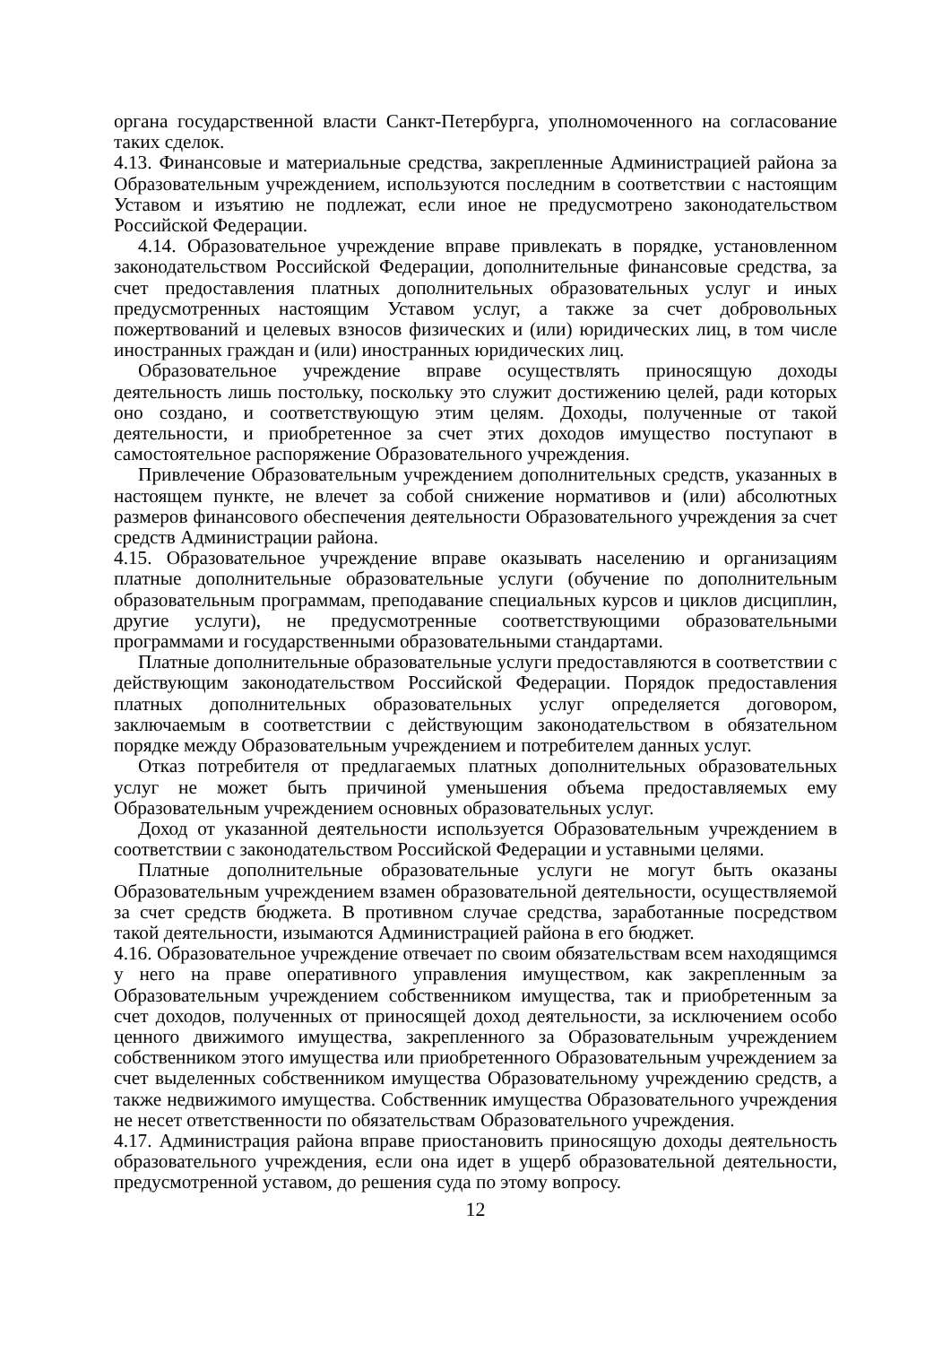органа государственной власти Санкт-Петербурга, уполномоченного на согласование таких сделок.
4.13. Финансовые и материальные средства, закрепленные Администрацией района за Образовательным учреждением, используются последним в соответствии с настоящим Уставом и изъятию не подлежат, если иное не предусмотрено законодательством Российской Федерации.
4.14. Образовательное учреждение вправе привлекать в порядке, установленном законодательством Российской Федерации, дополнительные финансовые средства, за счет предоставления платных дополнительных образовательных услуг и иных предусмотренных настоящим Уставом услуг, а также за счет добровольных пожертвований и целевых взносов физических и (или) юридических лиц, в том числе иностранных граждан и (или) иностранных юридических лиц.
Образовательное учреждение вправе осуществлять приносящую доходы деятельность лишь постольку, поскольку это служит достижению целей, ради которых оно создано, и соответствующую этим целям. Доходы, полученные от такой деятельности, и приобретенное за счет этих доходов имущество поступают в самостоятельное распоряжение Образовательного учреждения.
Привлечение Образовательным учреждением дополнительных средств, указанных в настоящем пункте, не влечет за собой снижение нормативов и (или) абсолютных размеров финансового обеспечения деятельности Образовательного учреждения за счет средств Администрации района.
4.15. Образовательное учреждение вправе оказывать населению и организациям платные дополнительные образовательные услуги (обучение по дополнительным образовательным программам, преподавание специальных курсов и циклов дисциплин, другие услуги), не предусмотренные соответствующими образовательными программами и государственными образовательными стандартами.
Платные дополнительные образовательные услуги предоставляются в соответствии с действующим законодательством Российской Федерации. Порядок предоставления платных дополнительных образовательных услуг определяется договором, заключаемым в соответствии с действующим законодательством в обязательном порядке между Образовательным учреждением и потребителем данных услуг.
Отказ потребителя от предлагаемых платных дополнительных образовательных услуг не может быть причиной уменьшения объема предоставляемых ему Образовательным учреждением основных образовательных услуг.
Доход от указанной деятельности используется Образовательным учреждением в соответствии с законодательством Российской Федерации и уставными целями.
Платные дополнительные образовательные услуги не могут быть оказаны Образовательным учреждением взамен образовательной деятельности, осуществляемой за счет средств бюджета. В противном случае средства, заработанные посредством такой деятельности, изымаются Администрацией района в его бюджет.
4.16. Образовательное учреждение отвечает по своим обязательствам всем находящимся у него на праве оперативного управления имуществом, как закрепленным за Образовательным учреждением собственником имущества, так и приобретенным за счет доходов, полученных от приносящей доход деятельности, за исключением особо ценного движимого имущества, закрепленного за Образовательным учреждением собственником этого имущества или приобретенного Образовательным учреждением за счет выделенных собственником имущества Образовательному учреждению средств, а также недвижимого имущества. Собственник имущества Образовательного учреждения не несет ответственности по обязательствам Образовательного учреждения.
4.17. Администрация района вправе приостановить приносящую доходы деятельность образовательного учреждения, если она идет в ущерб образовательной деятельности, предусмотренной уставом, до решения суда по этому вопросу.
12